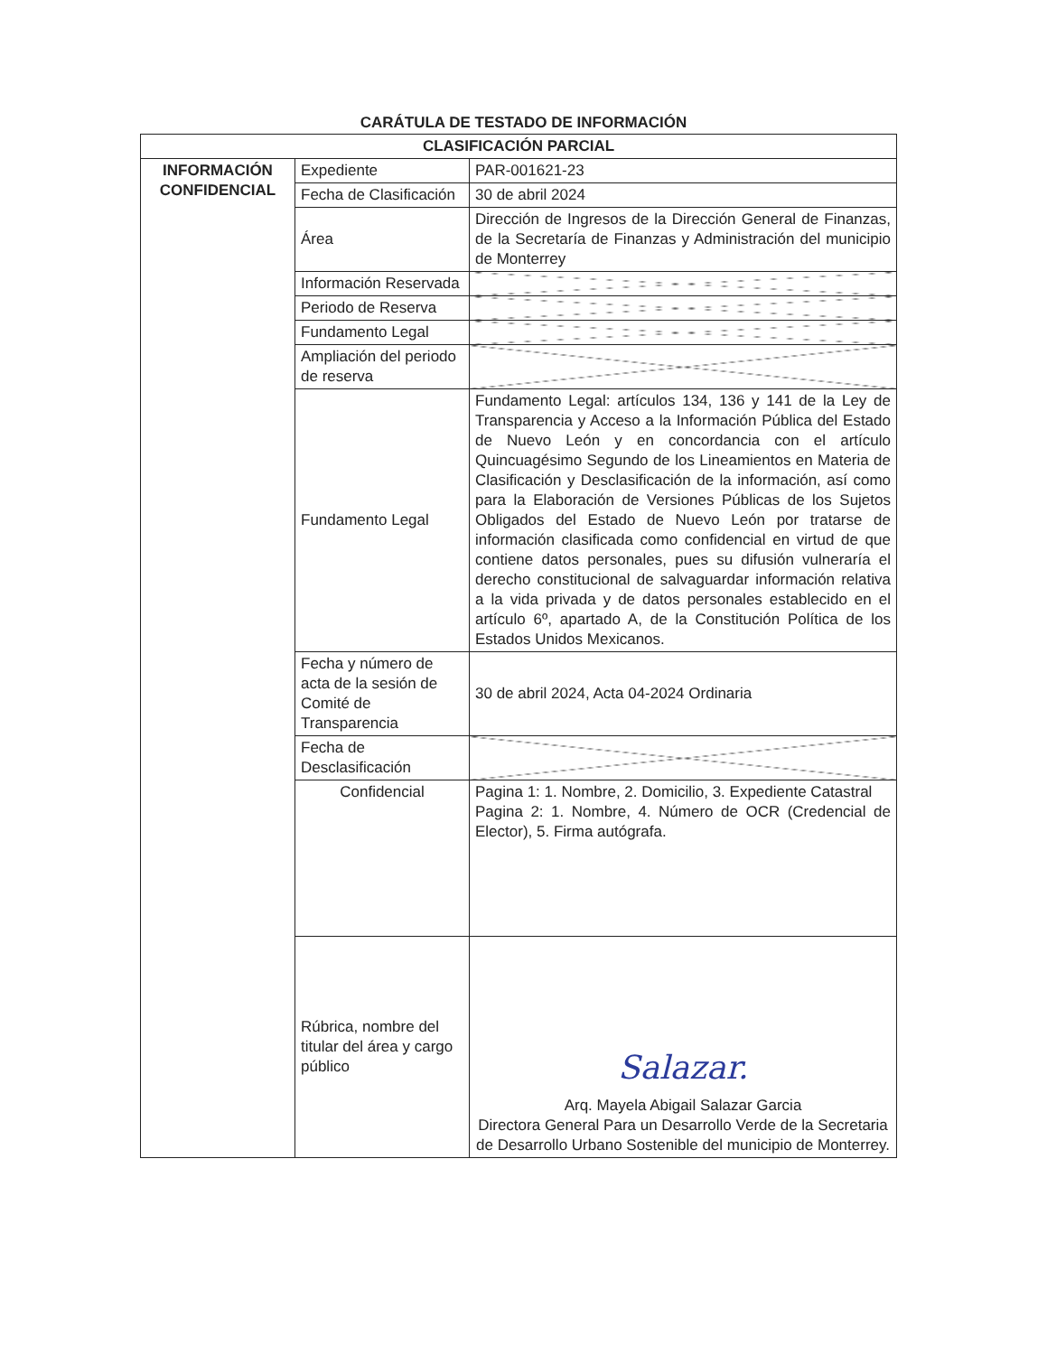CARÁTULA DE TESTADO DE INFORMACIÓN
| CLASIFICACIÓN PARCIAL | | |
| INFORMACIÓN CONFIDENCIAL | Expediente | PAR-001621-23 |
| | Fecha de Clasificación | 30 de abril 2024 |
| | Área | Dirección de Ingresos de la Dirección General de Finanzas, de la Secretaría de Finanzas y Administración del municipio de Monterrey |
| | Información Reservada | |
| | Periodo de Reserva | |
| | Fundamento Legal | |
| | Ampliación del periodo de reserva | |
| | Fundamento Legal | Fundamento Legal: artículos 134, 136 y 141 de la Ley de Transparencia y Acceso a la Información Pública del Estado de Nuevo León y en concordancia con el artículo Quincuagésimo Segundo de los Lineamientos en Materia de Clasificación y Desclasificación de la información, así como para la Elaboración de Versiones Públicas de los Sujetos Obligados del Estado de Nuevo León por tratarse de información clasificada como confidencial en virtud de que contiene datos personales, pues su difusión vulneraría el derecho constitucional de salvaguardar información relativa a la vida privada y de datos personales establecido en el artículo 6º, apartado A, de la Constitución Política de los Estados Unidos Mexicanos. |
| | Fecha y número de acta de la sesión de Comité de Transparencia | 30 de abril 2024, Acta 04-2024 Ordinaria |
| | Fecha de Desclasificación | |
| | Confidencial | Pagina 1: 1. Nombre, 2. Domicilio, 3. Expediente Catastral Pagina 2: 1. Nombre, 4. Número de OCR (Credencial de Elector), 5. Firma autógrafa. |
| | Rúbrica, nombre del titular del área y cargo público | Salazar. Arq. Mayela Abigail Salazar Garcia Directora General Para un Desarrollo Verde de la Secretaria de Desarrollo Urbano Sostenible del municipio de Monterrey. |